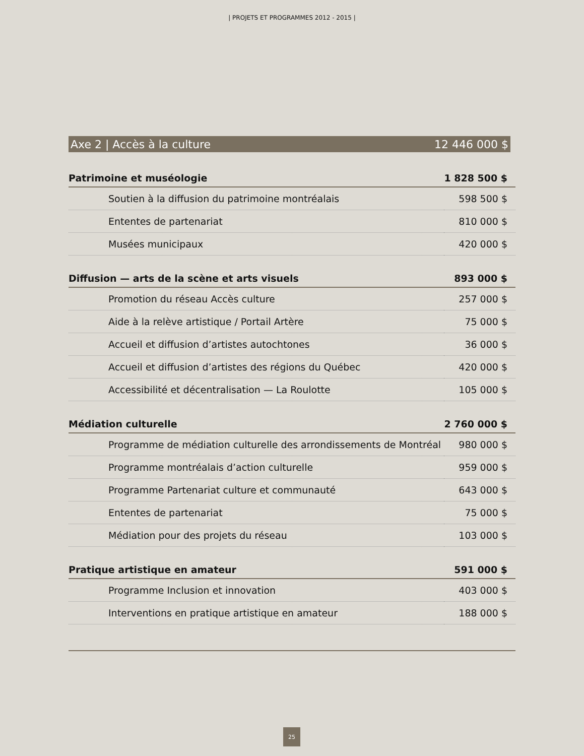| PROJETS ET PROGRAMMES 2012 - 2015 |
Axe 2 | Accès à la culture 12 446 000 $
| Patrimoine et muséologie | 1 828 500 $ |
| --- | --- |
| Soutien à la diffusion du patrimoine montréalais | 598 500 $ |
| Ententes de partenariat | 810 000 $ |
| Musées municipaux | 420 000 $ |
| Diffusion — arts de la scène et arts visuels | 893 000 $ |
| Promotion du réseau Accès culture | 257 000 $ |
| Aide à la relève artistique / Portail Artère | 75 000 $ |
| Accueil et diffusion d’artistes autochtones | 36 000 $ |
| Accueil et diffusion d’artistes des régions du Québec | 420 000 $ |
| Accessibilité et décentralisation — La Roulotte | 105 000 $ |
| Médiation culturelle | 2 760 000 $ |
| Programme de médiation culturelle des arrondissements de Montréal | 980 000 $ |
| Programme montréalais d’action culturelle | 959 000 $ |
| Programme Partenariat culture et communauté | 643 000 $ |
| Ententes de partenariat | 75 000 $ |
| Médiation pour des projets du réseau | 103 000 $ |
| Pratique artistique en amateur | 591 000 $ |
| Programme Inclusion et innovation | 403 000 $ |
| Interventions en pratique artistique en amateur | 188 000 $ |
25